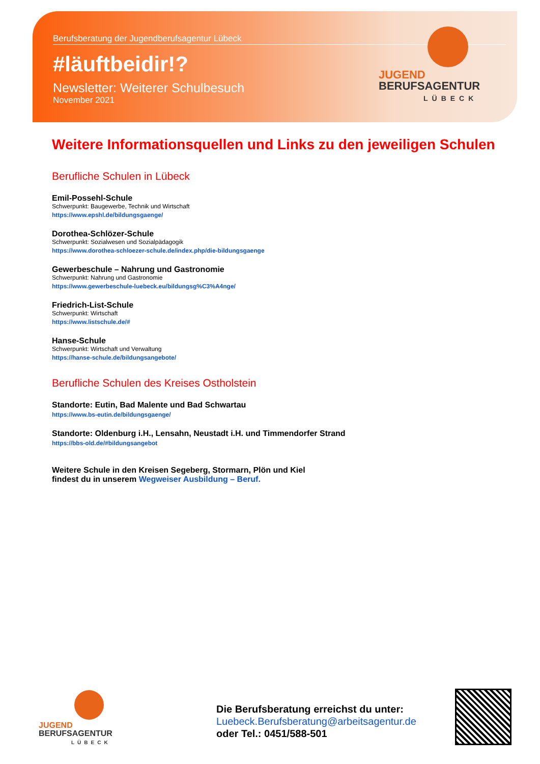Berufsberatung der Jugendberufsagentur Lübeck
#läuftbeidir!?
Newsletter: Weiterer Schulbesuch
November 2021
JUGEND
BERUFSAGENTUR
LÜBECK
Weitere Informationsquellen und Links zu den jeweiligen Schulen
Berufliche Schulen in Lübeck
Emil-Possehl-Schule
Schwerpunkt: Baugewerbe, Technik und Wirtschaft
https://www.epshl.de/bildungsgaenge/
Dorothea-Schlözer-Schule
Schwerpunkt: Sozialwesen und Sozialpädagogik
https://www.dorothea-schloezer-schule.de/index.php/die-bildungsgaenge
Gewerbeschule – Nahrung und Gastronomie
Schwerpunkt: Nahrung und Gastronomie
https://www.gewerbeschule-luebeck.eu/bildungsg%C3%A4nge/
Friedrich-List-Schule
Schwerpunkt: Wirtschaft
https://www.listschule.de/#
Hanse-Schule
Schwerpunkt: Wirtschaft und Verwaltung
https://hanse-schule.de/bildungsangebote/
Berufliche Schulen des Kreises Ostholstein
Standorte: Eutin, Bad Malente und Bad Schwartau
https://www.bs-eutin.de/bildungsgaenge/
Standorte: Oldenburg i.H., Lensahn, Neustadt i.H. und Timmendorfer Strand
https://bbs-old.de/#bildungsangebot
Weitere Schule in den Kreisen Segeberg, Stormarn, Plön und Kiel
findest du in unserem Wegweiser Ausbildung – Beruf.
JUGEND
BERUFSAGENTUR
LÜBECK
Die Berufsberatung erreichst du unter:
Luebeck.Berufsberatung@arbeitsagentur.de
oder Tel.: 0451/588-501